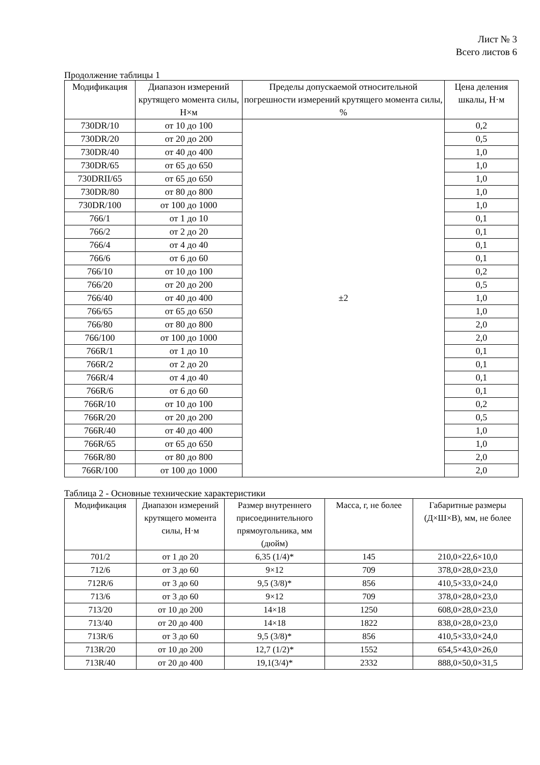Лист № 3
Всего листов 6
Продолжение таблицы 1
| Модификация | Диапазон измерений крутящего момента силы, Н×м | Пределы допускаемой относительной погрешности измерений крутящего момента силы, % | Цена деления шкалы, Н·м |
| --- | --- | --- | --- |
| 730DR/10 | от 10 до 100 | ±2 | 0,2 |
| 730DR/20 | от 20 до 200 | | 0,5 |
| 730DR/40 | от 40 до 400 | | 1,0 |
| 730DR/65 | от 65 до 650 | | 1,0 |
| 730DRII/65 | от 65 до 650 | | 1,0 |
| 730DR/80 | от 80 до 800 | | 1,0 |
| 730DR/100 | от 100 до 1000 | | 1,0 |
| 766/1 | от 1 до 10 | | 0,1 |
| 766/2 | от 2 до 20 | | 0,1 |
| 766/4 | от 4 до 40 | | 0,1 |
| 766/6 | от 6 до 60 | | 0,1 |
| 766/10 | от 10 до 100 | | 0,2 |
| 766/20 | от 20 до 200 | | 0,5 |
| 766/40 | от 40 до 400 | | 1,0 |
| 766/65 | от 65 до 650 | | 1,0 |
| 766/80 | от 80 до 800 | | 2,0 |
| 766/100 | от 100 до 1000 | | 2,0 |
| 766R/1 | от 1 до 10 | | 0,1 |
| 766R/2 | от 2 до 20 | | 0,1 |
| 766R/4 | от 4 до 40 | | 0,1 |
| 766R/6 | от 6 до 60 | | 0,1 |
| 766R/10 | от 10 до 100 | | 0,2 |
| 766R/20 | от 20 до 200 | | 0,5 |
| 766R/40 | от 40 до 400 | | 1,0 |
| 766R/65 | от 65 до 650 | | 1,0 |
| 766R/80 | от 80 до 800 | | 2,0 |
| 766R/100 | от 100 до 1000 | | 2,0 |
Таблица 2 - Основные технические характеристики
| Модификация | Диапазон измерений крутящего момента силы, Н·м | Размер внутреннего присоединительного прямоугольника, мм (дюйм) | Масса, г, не более | Габаритные размеры (Д×Ш×В), мм, не более |
| --- | --- | --- | --- | --- |
| 701/2 | от 1 до 20 | 6,35 (1/4)* | 145 | 210,0×22,6×10,0 |
| 712/6 | от 3 до 60 | 9×12 | 709 | 378,0×28,0×23,0 |
| 712R/6 | от 3 до 60 | 9,5 (3/8)* | 856 | 410,5×33,0×24,0 |
| 713/6 | от 3 до 60 | 9×12 | 709 | 378,0×28,0×23,0 |
| 713/20 | от 10 до 200 | 14×18 | 1250 | 608,0×28,0×23,0 |
| 713/40 | от 20 до 400 | 14×18 | 1822 | 838,0×28,0×23,0 |
| 713R/6 | от 3 до 60 | 9,5 (3/8)* | 856 | 410,5×33,0×24,0 |
| 713R/20 | от 10 до 200 | 12,7 (1/2)* | 1552 | 654,5×43,0×26,0 |
| 713R/40 | от 20 до 400 | 19,1(3/4)* | 2332 | 888,0×50,0×31,5 |